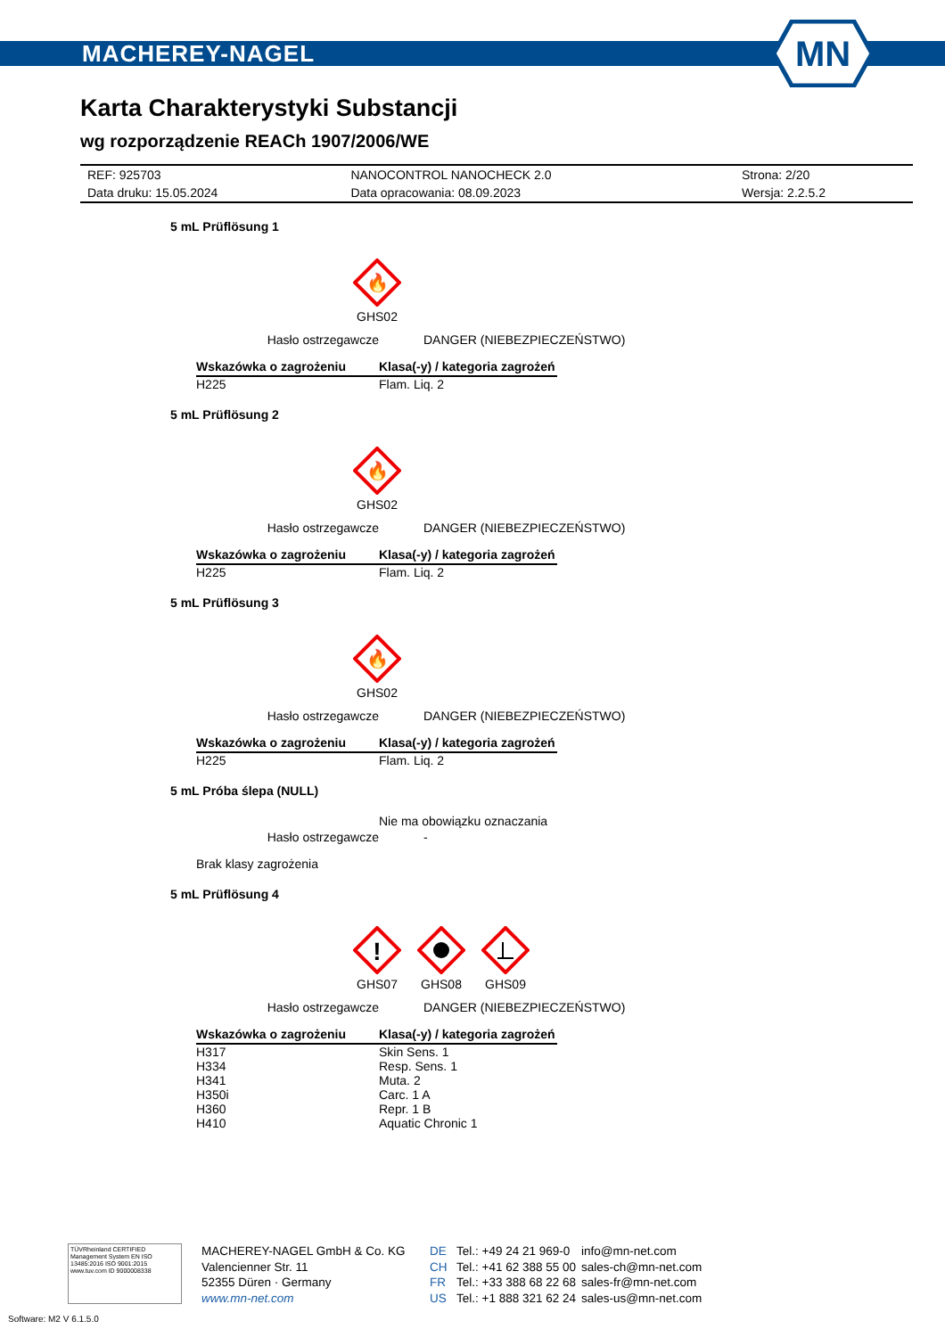MACHEREY-NAGEL
MN
Karta Charakterystyki Substancji
wg rozporządzenie REACh 1907/2006/WE
| REF: 925703 | NANOCONTROL NANOCHECK 2.0 | Strona: 2/20 |
| Data druku: 15.05.2024 | Data opracowania: 08.09.2023 | Wersja: 2.2.5.2 |
5 mL Prüflösung 1
🔥
GHS02
Hasło ostrzegawcze DANGER (NIEBEZPIECZEŃSTWO)
| Wskazówka o zagrożeniu | Klasa(-y) / kategoria zagrożeń |
| --- | --- |
| H225 | Flam. Liq. 2 |
5 mL Prüflösung 2
🔥
GHS02
Hasło ostrzegawcze DANGER (NIEBEZPIECZEŃSTWO)
| Wskazówka o zagrożeniu | Klasa(-y) / kategoria zagrożeń |
| --- | --- |
| H225 | Flam. Liq. 2 |
5 mL Prüflösung 3
🔥
GHS02
Hasło ostrzegawcze DANGER (NIEBEZPIECZEŃSTWO)
| Wskazówka o zagrożeniu | Klasa(-y) / kategoria zagrożeń |
| --- | --- |
| H225 | Flam. Liq. 2 |
5 mL Próba ślepa (NULL)
Nie ma obowiązku oznaczania
Hasło ostrzegawcze -
Brak klasy zagrożenia
5 mL Prüflösung 4
!
GHS07
GHS08
GHS09
Hasło ostrzegawcze DANGER (NIEBEZPIECZEŃSTWO)
| Wskazówka o zagrożeniu | Klasa(-y) / kategoria zagrożeń |
| --- | --- |
| H317 | Skin Sens. 1 |
| H334 | Resp. Sens. 1 |
| H341 | Muta. 2 |
| H350i | Carc. 1 A |
| H360 | Repr. 1 B |
| H410 | Aquatic Chronic 1 |
TÜVRheinland CERTIFIED
Management System EN ISO 13485:2016 ISO 9001:2015
www.tuv.com ID 9000008338
MACHEREY-NAGEL GmbH & Co. KG
Valencienner Str. 11
52355 Düren · Germany
www.mn-net.com
DE
CH
FR
US
Tel.: +49 24 21 969-0
Tel.: +41 62 388 55 00
Tel.: +33 388 68 22 68
Tel.: +1 888 321 62 24
info@mn-net.com
sales-ch@mn-net.com
sales-fr@mn-net.com
sales-us@mn-net.com
Software: M2 V 6.1.5.0